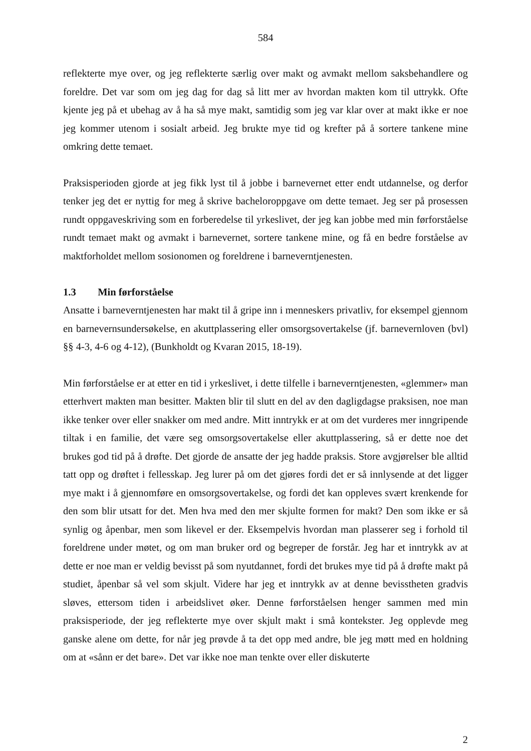584
reflekterte mye over, og jeg reflekterte særlig over makt og avmakt mellom saksbehandlere og foreldre. Det var som om jeg dag for dag så litt mer av hvordan makten kom til uttrykk. Ofte kjente jeg på et ubehag av å ha så mye makt, samtidig som jeg var klar over at makt ikke er noe jeg kommer utenom i sosialt arbeid. Jeg brukte mye tid og krefter på å sortere tankene mine omkring dette temaet.
Praksisperioden gjorde at jeg fikk lyst til å jobbe i barnevernet etter endt utdannelse, og derfor tenker jeg det er nyttig for meg å skrive bacheloroppgave om dette temaet. Jeg ser på prosessen rundt oppgaveskriving som en forberedelse til yrkeslivet, der jeg kan jobbe med min førforståelse rundt temaet makt og avmakt i barnevernet, sortere tankene mine, og få en bedre forståelse av maktforholdet mellom sosionomen og foreldrene i barneverntjenesten.
1.3 Min førforståelse
Ansatte i barneverntjenesten har makt til å gripe inn i menneskers privatliv, for eksempel gjennom en barnevernsundersøkelse, en akuttplassering eller omsorgsovertakelse (jf. barnevernloven (bvl) §§ 4-3, 4-6 og 4-12), (Bunkholdt og Kvaran 2015, 18-19).
Min førforståelse er at etter en tid i yrkeslivet, i dette tilfelle i barneverntjenesten, «glemmer» man etterhvert makten man besitter. Makten blir til slutt en del av den dagligdagse praksisen, noe man ikke tenker over eller snakker om med andre. Mitt inntrykk er at om det vurderes mer inngripende tiltak i en familie, det være seg omsorgsovertakelse eller akuttplassering, så er dette noe det brukes god tid på å drøfte. Det gjorde de ansatte der jeg hadde praksis. Store avgjørelser ble alltid tatt opp og drøftet i fellesskap. Jeg lurer på om det gjøres fordi det er så innlysende at det ligger mye makt i å gjennomføre en omsorgsovertakelse, og fordi det kan oppleves svært krenkende for den som blir utsatt for det. Men hva med den mer skjulte formen for makt? Den som ikke er så synlig og åpenbar, men som likevel er der. Eksempelvis hvordan man plasserer seg i forhold til foreldrene under møtet, og om man bruker ord og begreper de forstår. Jeg har et inntrykk av at dette er noe man er veldig bevisst på som nyutdannet, fordi det brukes mye tid på å drøfte makt på studiet, åpenbar så vel som skjult. Videre har jeg et inntrykk av at denne bevisstheten gradvis sløves, ettersom tiden i arbeidslivet øker. Denne førforståelsen henger sammen med min praksisperiode, der jeg reflekterte mye over skjult makt i små kontekster. Jeg opplevde meg ganske alene om dette, for når jeg prøvde å ta det opp med andre, ble jeg møtt med en holdning om at «sånn er det bare». Det var ikke noe man tenkte over eller diskuterte
2